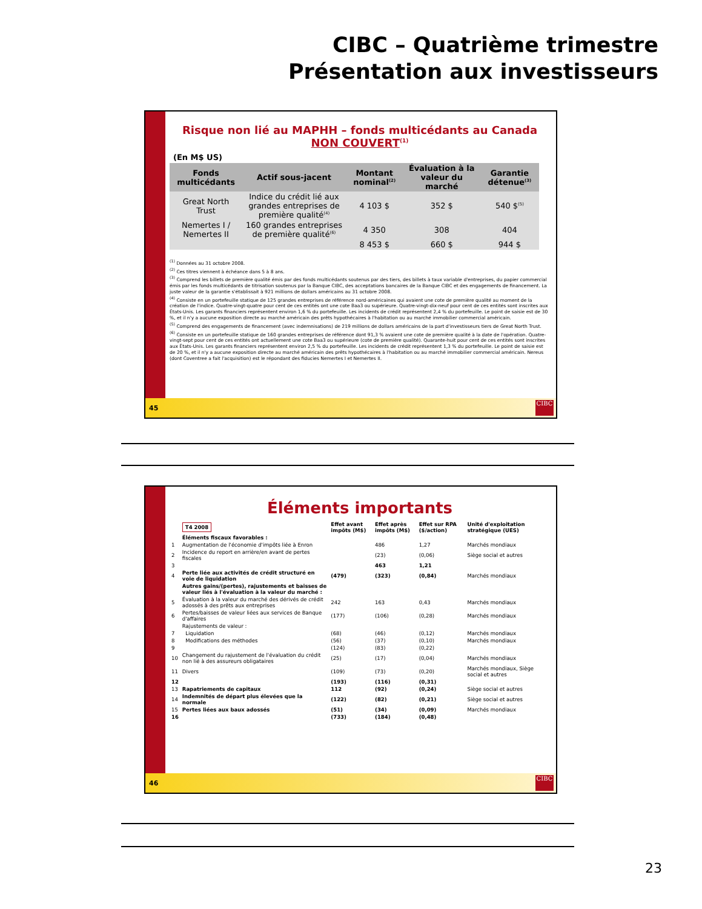CIBC – Quatrième trimestre
Présentation aux investisseurs
Risque non lié au MAPHH – fonds multicédants au Canada
NON COUVERT<sup>(1)</sup>
(En M$ US)
| Fonds multicédants | Actif sous-jacent | Montant nominal<sup>(2)</sup> | Évaluation à la valeur du marché | Garantie détenue<sup>(3)</sup> |
| Great North Trust | Indice du crédit lié aux grandes entreprises de première qualité<sup>(4)</sup> | 4 103 $ | 352 $ | 540 $<sup>(5)</sup> |
| Nemertes I / Nemertes II | 160 grandes entreprises de première qualité<sup>(6)</sup> | 4 350 | 308 | 404 |
| | | 8 453 $ | 660 $ | 944 $ |
<sup>(1)</sup> Données au 31 octobre 2008.
<sup>(2)</sup> Ces titres viennent à échéance dans 5 à 8 ans.
<sup>(3)</sup> Comprend les billets de première qualité émis par des fonds multicédants soutenus par des tiers, des billets à taux variable d'entreprises, du papier commercial émis par les fonds multicédants de titrisation soutenus par la Banque CIBC, des acceptations bancaires de la Banque CIBC et des engagements de financement. La juste valeur de la garantie s'établissait à 921 millions de dollars américains au 31 octobre 2008.
<sup>(4)</sup> Consiste en un portefeuille statique de 125 grandes entreprises de référence nord-américaines qui avaient une cote de première qualité au moment de la création de l'indice. Quatre-vingt-quatre pour cent de ces entités ont une cote Baa3 ou supérieure. Quatre-vingt-dix-neuf pour cent de ces entités sont inscrites aux États-Unis. Les garants financiers représentent environ 1,6 % du portefeuille. Les incidents de crédit représentent 2,4 % du portefeuille. Le point de saisie est de 30 %, et il n'y a aucune exposition directe au marché américain des prêts hypothécaires à l'habitation ou au marché immobilier commercial américain.
<sup>(5)</sup> Comprend des engagements de financement (avec indemnisations) de 219 millions de dollars américains de la part d'investisseurs tiers de Great North Trust.
<sup>(6)</sup> Consiste en un portefeuille statique de 160 grandes entreprises de référence dont 91,3 % avaient une cote de première qualité à la date de l'opération. Quatre-vingt-sept pour cent de ces entités ont actuellement une cote Baa3 ou supérieure (cote de première qualité). Quarante-huit pour cent de ces entités sont inscrites aux États-Unis. Les garants financiers représentent environ 2,5 % du portefeuille. Les incidents de crédit représentent 1,3 % du portefeuille. Le point de saisie est de 20 %, et il n'y a aucune exposition directe au marché américain des prêts hypothécaires à l'habitation ou au marché immobilier commercial américain. Nereus (dont Coventree a fait l'acquisition) est le répondant des fiducies Nemertes I et Nemertes II.
45
CIBC
Éléments importants
| | T4 2008 | Effet avant impôts (M$) | Effet après impôts (M$) | Effet sur RPA ($/action) | Unité d'exploitation stratégique (UES) |
| | Éléments fiscaux favorables : | | | | |
| 1 | Augmentation de l'économie d'impôts liée à Enron | | 486 | 1,27 | Marchés mondiaux |
| 2 | Incidence du report en arrière/en avant de pertes fiscales | | (23) | (0,06) | Siège social et autres |
| 3 | | | 463 | 1,21 | |
| 4 | Perte liée aux activités de crédit structuré en voie de liquidation | (479) | (323) | (0,84) | Marchés mondiaux |
| | Autres gains/(pertes), rajustements et baisses de valeur liés à l'évaluation à la valeur du marché : | | | | |
| 5 | Évaluation à la valeur du marché des dérivés de crédit adossés à des prêts aux entreprises | 242 | 163 | 0,43 | Marchés mondiaux |
| 6 | Pertes/baisses de valeur liées aux services de Banque d'affaires | (177) | (106) | (0,28) | Marchés mondiaux |
| | Rajustements de valeur : | | | | |
| 7 | Liquidation | (68) | (46) | (0,12) | Marchés mondiaux |
| 8 | Modifications des méthodes | (56) | (37) | (0,10) | Marchés mondiaux |
| 9 | | (124) | (83) | (0,22) | |
| 10 | Changement du rajustement de l'évaluation du crédit non lié à des assureurs obligataires | (25) | (17) | (0,04) | Marchés mondiaux |
| 11 | Divers | (109) | (73) | (0,20) | Marchés mondiaux, Siège social et autres |
| 12 | | (193) | (116) | (0,31) | |
| 13 | Rapatriements de capitaux | 112 | (92) | (0,24) | Siège social et autres |
| 14 | Indemnités de départ plus élevées que la normale | (122) | (82) | (0,21) | Siège social et autres |
| 15 | Pertes liées aux baux adossés | (51) | (34) | (0,09) | Marchés mondiaux |
| 16 | | (733) | (184) | (0,48) | |
46
CIBC
23